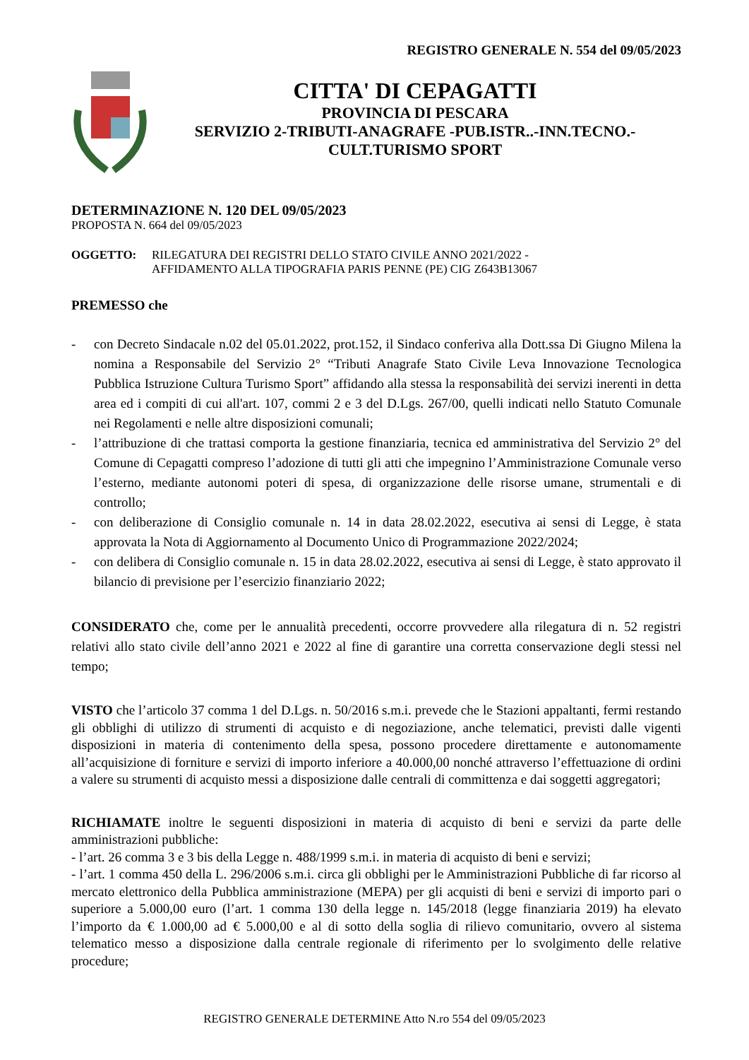REGISTRO GENERALE N. 554 del 09/05/2023
CITTA' DI CEPAGATTI
PROVINCIA DI PESCARA
SERVIZIO 2-TRIBUTI-ANAGRAFE -PUB.ISTR..-INN.TECNO.-
CULT.TURISMO SPORT
DETERMINAZIONE N. 120 DEL 09/05/2023
PROPOSTA N. 664 del 09/05/2023
OGGETTO: RILEGATURA DEI REGISTRI DELLO STATO CIVILE ANNO 2021/2022 -
AFFIDAMENTO ALLA TIPOGRAFIA PARIS PENNE (PE) CIG Z643B13067
PREMESSO che
- con Decreto Sindacale n.02 del 05.01.2022, prot.152, il Sindaco conferiva alla Dott.ssa Di Giugno Milena la nomina a Responsabile del Servizio 2° “Tributi Anagrafe Stato Civile Leva Innovazione Tecnologica Pubblica Istruzione Cultura Turismo Sport” affidando alla stessa la responsabilità dei servizi inerenti in detta area ed i compiti di cui all'art. 107, commi 2 e 3 del D.Lgs. 267/00, quelli indicati nello Statuto Comunale nei Regolamenti e nelle altre disposizioni comunali;
- l’attribuzione di che trattasi comporta la gestione finanziaria, tecnica ed amministrativa del Servizio 2° del Comune di Cepagatti compreso l’adozione di tutti gli atti che impegnino l’Amministrazione Comunale verso l’esterno, mediante autonomi poteri di spesa, di organizzazione delle risorse umane, strumentali e di controllo;
- con deliberazione di Consiglio comunale n. 14 in data 28.02.2022, esecutiva ai sensi di Legge, è stata approvata la Nota di Aggiornamento al Documento Unico di Programmazione 2022/2024;
- con delibera di Consiglio comunale n. 15 in data 28.02.2022, esecutiva ai sensi di Legge, è stato approvato il bilancio di previsione per l’esercizio finanziario 2022;
CONSIDERATO che, come per le annualità precedenti, occorre provvedere alla rilegatura di n. 52 registri relativi allo stato civile dell’anno 2021 e 2022 al fine di garantire una corretta conservazione degli stessi nel tempo;
VISTO che l’articolo 37 comma 1 del D.Lgs. n. 50/2016 s.m.i. prevede che le Stazioni appaltanti, fermi restando gli obblighi di utilizzo di strumenti di acquisto e di negoziazione, anche telematici, previsti dalle vigenti disposizioni in materia di contenimento della spesa, possono procedere direttamente e autonomamente all’acquisizione di forniture e servizi di importo inferiore a 40.000,00 nonché attraverso l’effettuazione di ordini a valere su strumenti di acquisto messi a disposizione dalle centrali di committenza e dai soggetti aggregatori;
RICHIAMATE inoltre le seguenti disposizioni in materia di acquisto di beni e servizi da parte delle amministrazioni pubbliche:
- l’art. 26 comma 3 e 3 bis della Legge n. 488/1999 s.m.i. in materia di acquisto di beni e servizi;
- l’art. 1 comma 450 della L. 296/2006 s.m.i. circa gli obblighi per le Amministrazioni Pubbliche di far ricorso al mercato elettronico della Pubblica amministrazione (MEPA) per gli acquisti di beni e servizi di importo pari o superiore a 5.000,00 euro (l’art. 1 comma 130 della legge n. 145/2018 (legge finanziaria 2019) ha elevato l’importo da € 1.000,00 ad € 5.000,00 e al di sotto della soglia di rilievo comunitario, ovvero al sistema telematico messo a disposizione dalla centrale regionale di riferimento per lo svolgimento delle relative procedure;
REGISTRO GENERALE DETERMINE Atto N.ro 554 del 09/05/2023